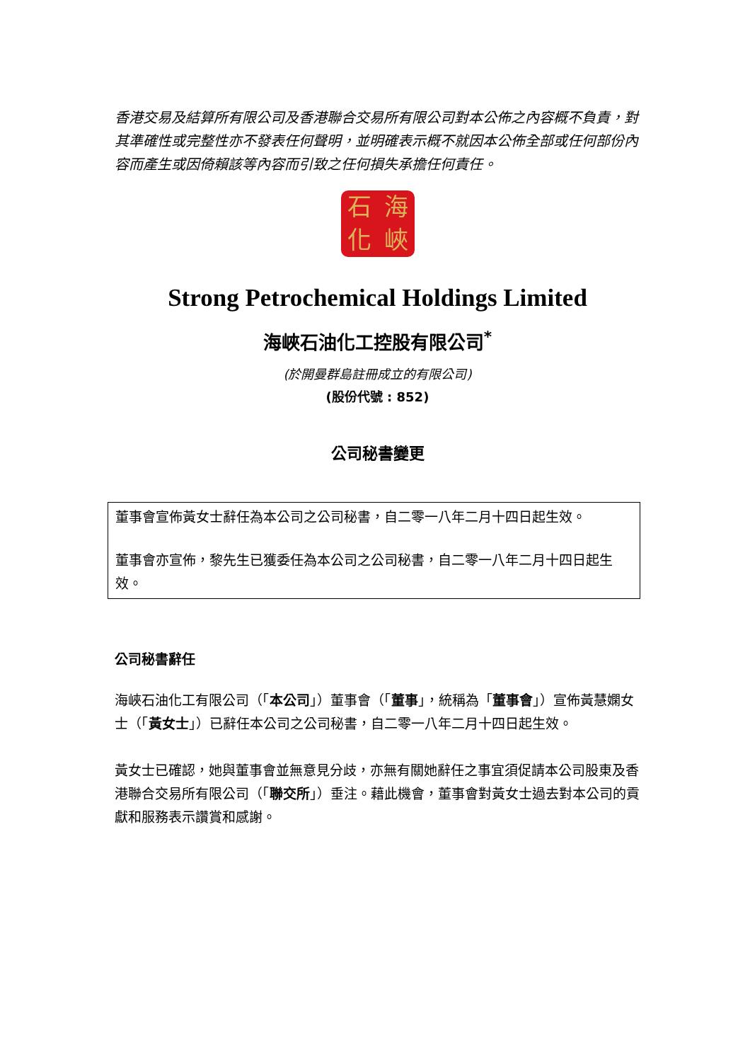香港交易及結算所有限公司及香港聯合交易所有限公司對本公佈之內容概不負責，對其準確性或完整性亦不發表任何聲明，並明確表示概不就因本公佈全部或任何部份內容而產生或因倚賴該等內容而引致之任何損失承擔任何責任。
石海化峽
Strong Petrochemical Holdings Limited
海峽石油化工控股有限公司<sup>*</sup>
(於開曼群島註冊成立的有限公司)
(股份代號 : 852)
公司秘書變更
董事會宣佈黃女士辭任為本公司之公司秘書，自二零一八年二月十四日起生效。
董事會亦宣佈，黎先生已獲委任為本公司之公司秘書，自二零一八年二月十四日起生效。
公司秘書辭任
海峽石油化工有限公司（「本公司」）董事會（「董事」，統稱為「董事會」）宣佈黃慧嫻女士（「黃女士」）已辭任本公司之公司秘書，自二零一八年二月十四日起生效。
黃女士已確認，她與董事會並無意見分歧，亦無有關她辭任之事宜須促請本公司股東及香港聯合交易所有限公司（「聯交所」）垂注。藉此機會，董事會對黃女士過去對本公司的貢獻和服務表示讚賞和感謝。